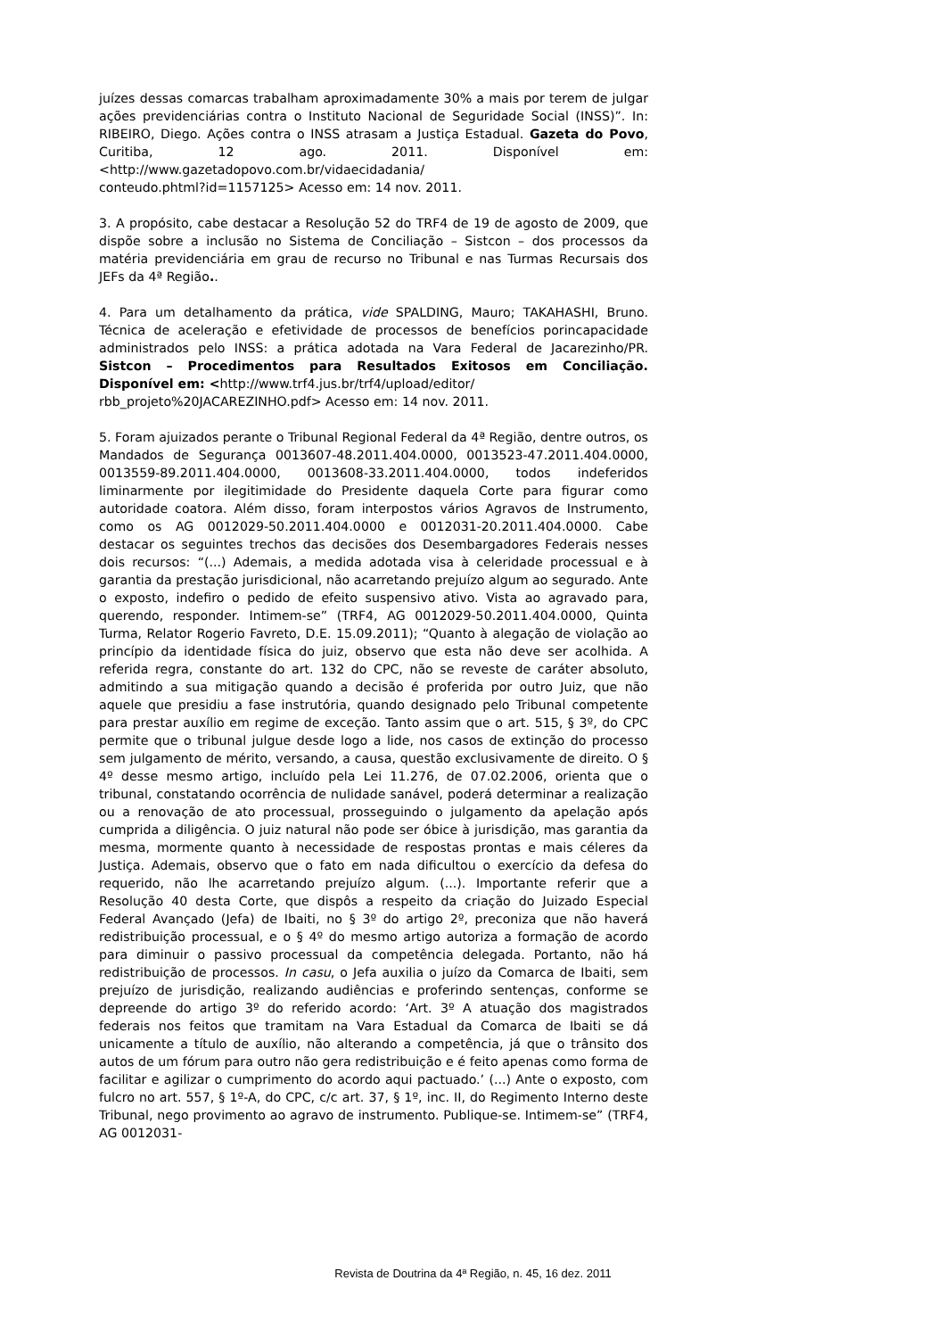juízes dessas comarcas trabalham aproximadamente 30% a mais por terem de julgar ações previdenciárias contra o Instituto Nacional de Seguridade Social (INSS)”. In: RIBEIRO, Diego. Ações contra o INSS atrasam a Justiça Estadual. Gazeta do Povo, Curitiba, 12 ago. 2011. Disponível em: <http://www.gazetadopovo.com.br/vidaecidadania/
conteudo.phtml?id=1157125> Acesso em: 14 nov. 2011.
3. A propósito, cabe destacar a Resolução 52 do TRF4 de 19 de agosto de 2009, que dispõe sobre a inclusão no Sistema de Conciliação – Sistcon – dos processos da matéria previdenciária em grau de recurso no Tribunal e nas Turmas Recursais dos JEFs da 4ª Região..
4. Para um detalhamento da prática, vide SPALDING, Mauro; TAKAHASHI, Bruno. Técnica de aceleração e efetividade de processos de benefícios porincapacidade administrados pelo INSS: a prática adotada na Vara Federal de Jacarezinho/PR. Sistcon – Procedimentos para Resultados Exitosos em Conciliação. Disponível em: <http://www.trf4.jus.br/trf4/upload/editor/
rbb_projeto%20JACAREZINHO.pdf> Acesso em: 14 nov. 2011.
5. Foram ajuizados perante o Tribunal Regional Federal da 4ª Região, dentre outros, os Mandados de Segurança 0013607-48.2011.404.0000, 0013523-47.2011.404.0000, 0013559-89.2011.404.0000, 0013608-33.2011.404.0000, todos indeferidos liminarmente por ilegitimidade do Presidente daquela Corte para figurar como autoridade coatora. Além disso, foram interpostos vários Agravos de Instrumento, como os AG 0012029-50.2011.404.0000 e 0012031-20.2011.404.0000. Cabe destacar os seguintes trechos das decisões dos Desembargadores Federais nesses dois recursos: “(...) Ademais, a medida adotada visa à celeridade processual e à garantia da prestação jurisdicional, não acarretando prejuízo algum ao segurado. Ante o exposto, indefiro o pedido de efeito suspensivo ativo. Vista ao agravado para, querendo, responder. Intimem-se” (TRF4, AG 0012029-50.2011.404.0000, Quinta Turma, Relator Rogerio Favreto, D.E. 15.09.2011); “Quanto à alegação de violação ao princípio da identidade física do juiz, observo que esta não deve ser acolhida. A referida regra, constante do art. 132 do CPC, não se reveste de caráter absoluto, admitindo a sua mitigação quando a decisão é proferida por outro Juiz, que não aquele que presidiu a fase instrutória, quando designado pelo Tribunal competente para prestar auxílio em regime de exceção. Tanto assim que o art. 515, § 3º, do CPC permite que o tribunal julgue desde logo a lide, nos casos de extinção do processo sem julgamento de mérito, versando, a causa, questão exclusivamente de direito. O § 4º desse mesmo artigo, incluído pela Lei 11.276, de 07.02.2006, orienta que o tribunal, constatando ocorrência de nulidade sanável, poderá determinar a realização ou a renovação de ato processual, prosseguindo o julgamento da apelação após cumprida a diligência. O juiz natural não pode ser óbice à jurisdição, mas garantia da mesma, mormente quanto à necessidade de respostas prontas e mais céleres da Justiça. Ademais, observo que o fato em nada dificultou o exercício da defesa do requerido, não lhe acarretando prejuízo algum. (...). Importante referir que a Resolução 40 desta Corte, que dispôs a respeito da criação do Juizado Especial Federal Avançado (Jefa) de Ibaiti, no § 3º do artigo 2º, preconiza que não haverá redistribuição processual, e o § 4º do mesmo artigo autoriza a formação de acordo para diminuir o passivo processual da competência delegada. Portanto, não há redistribuição de processos. In casu, o Jefa auxilia o juízo da Comarca de Ibaiti, sem prejuízo de jurisdição, realizando audiências e proferindo sentenças, conforme se depreende do artigo 3º do referido acordo: ‘Art. 3º A atuação dos magistrados federais nos feitos que tramitam na Vara Estadual da Comarca de Ibaiti se dá unicamente a título de auxílio, não alterando a competência, já que o trânsito dos autos de um fórum para outro não gera redistribuição e é feito apenas como forma de facilitar e agilizar o cumprimento do acordo aqui pactuado.’ (...) Ante o exposto, com fulcro no art. 557, § 1º-A, do CPC, c/c art. 37, § 1º, inc. II, do Regimento Interno deste Tribunal, nego provimento ao agravo de instrumento. Publique-se. Intimem-se” (TRF4, AG 0012031-
Revista de Doutrina da 4ª Região, n. 45, 16 dez. 2011